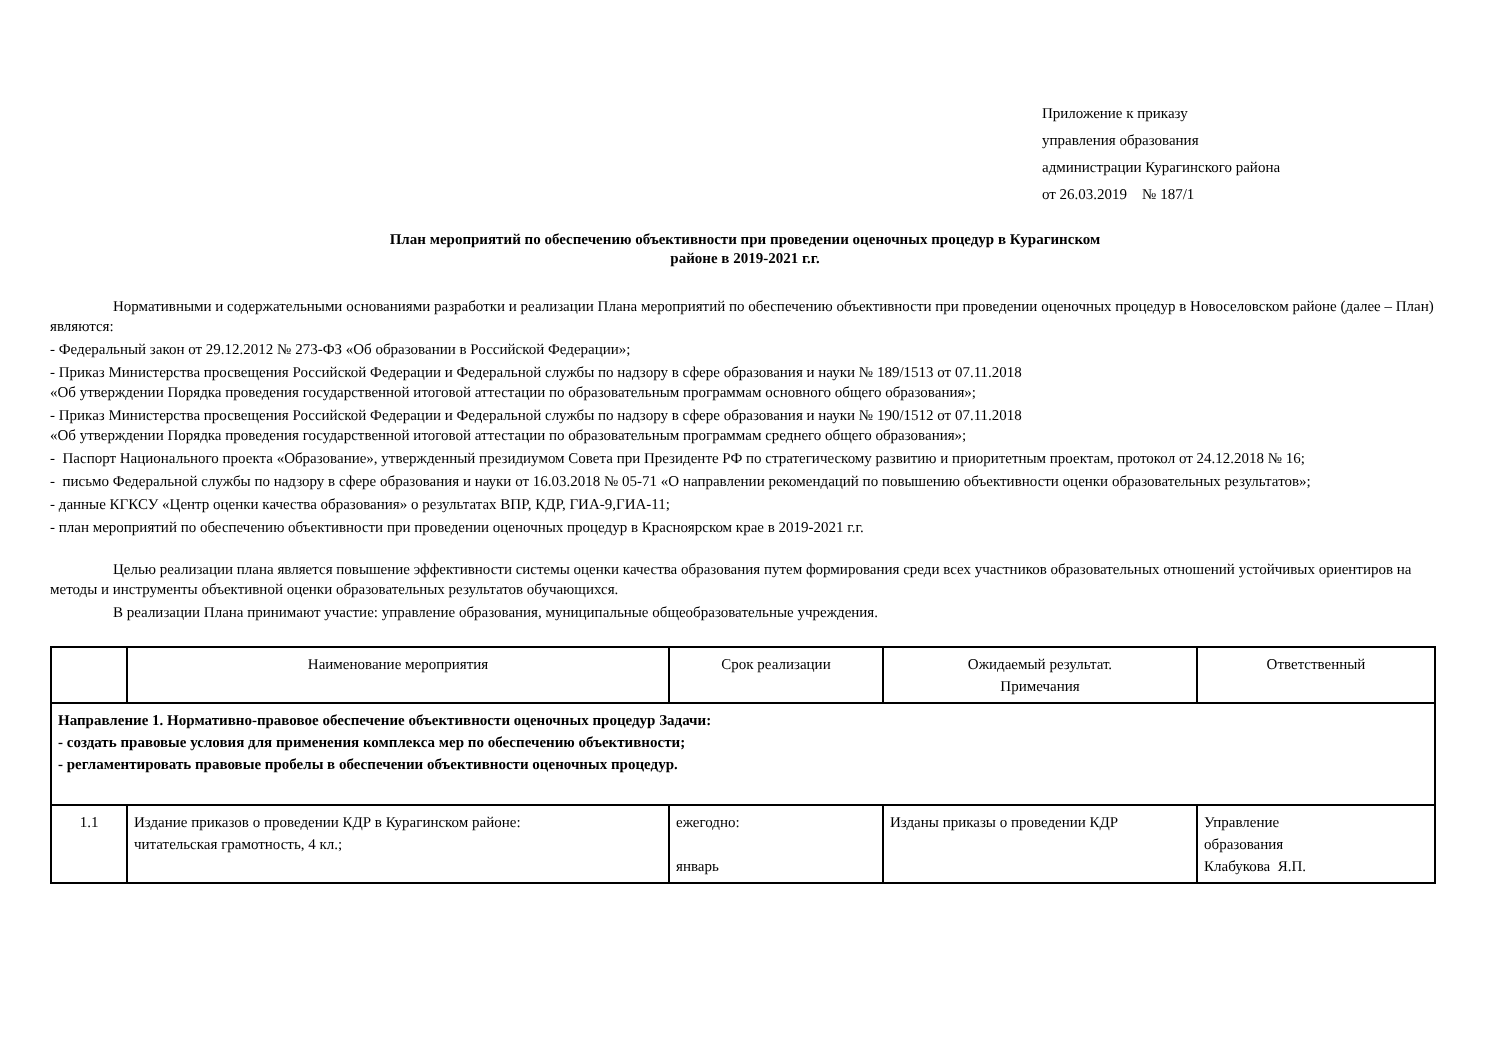Приложение к приказу
управления образования
администрации Курагинского района
от 26.03.2019 № 187/1
План мероприятий по обеспечению объективности при проведении оценочных процедур в Курагинском
районе в 2019-2021 г.г.
Нормативными и содержательными основаниями разработки и реализации Плана мероприятий по обеспечению объективности при проведении оценочных процедур в Новоселовском районе (далее – План) являются:
- Федеральный закон от 29.12.2012 № 273-ФЗ «Об образовании в Российской Федерации»;
- Приказ Министерства просвещения Российской Федерации и Федеральной службы по надзору в сфере образования и науки № 189/1513 от 07.11.2018
«Об утверждении Порядка проведения государственной итоговой аттестации по образовательным программам основного общего образования»;
- Приказ Министерства просвещения Российской Федерации и Федеральной службы по надзору в сфере образования и науки № 190/1512 от 07.11.2018
«Об утверждении Порядка проведения государственной итоговой аттестации по образовательным программам среднего общего образования»;
- Паспорт Национального проекта «Образование», утвержденный президиумом Совета при Президенте РФ по стратегическому развитию и приоритетным проектам, протокол от 24.12.2018 № 16;
- письмо Федеральной службы по надзору в сфере образования и науки от 16.03.2018 № 05-71 «О направлении рекомендаций по повышению объективности оценки образовательных результатов»;
- данные КГКСУ «Центр оценки качества образования» о результатах ВПР, КДР, ГИА-9,ГИА-11;
- план мероприятий по обеспечению объективности при проведении оценочных процедур в Красноярском крае в 2019-2021 г.г.
Целью реализации плана является повышение эффективности системы оценки качества образования путем формирования среди всех участников образовательных отношений устойчивых ориентиров на методы и инструменты объективной оценки образовательных результатов обучающихся.
В реализации Плана принимают участие: управление образования, муниципальные общеобразовательные учреждения.
| | Наименование мероприятия | Срок реализации | Ожидаемый результат. Примечания | Ответственный |
| Направление 1. Нормативно-правовое обеспечение объективности оценочных процедур Задачи: - создать правовые условия для применения комплекса мер по обеспечению объективности; - регламентировать правовые пробелы в обеспечении объективности оценочных процедур. | | | | |
| 1.1 | Издание приказов о проведении КДР в Курагинском районе: читательская грамотность, 4 кл.; | ежегодно: январь | Изданы приказы о проведении КДР | Управление образования Клабукова Я.П. |